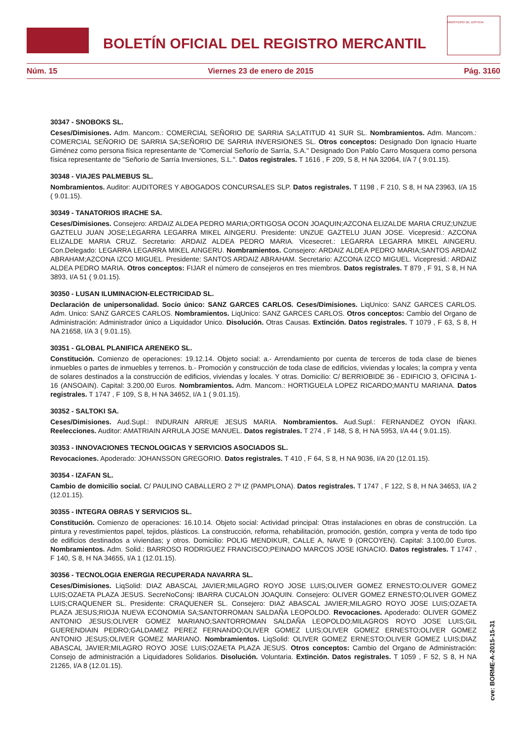BOLETÍN OFICIAL DEL REGISTRO MERCANTIL
MINISTERIO DE JUSTICIA
Núm. 15 Viernes 23 de enero de 2015 Pág. 3160
30347 - SNOBOKS SL.
Ceses/Dimisiones. Adm. Mancom.: COMERCIAL SEÑORIO DE SARRIA SA;LATITUD 41 SUR SL. Nombramientos. Adm. Mancom.: COMERCIAL SEÑORIO DE SARRIA SA;SEÑORIO DE SARRIA INVERSIONES SL. Otros conceptos: Designado Don Ignacio Huarte Giménez como persona física representante de "Comercial Señorío de Sarría, S.A." Designado Don Pablo Carro Mosquera como persona física representante de "Señorío de Sarría Inversiones, S.L.". Datos registrales. T 1616 , F 209, S 8, H NA 32064, I/A 7 ( 9.01.15).
30348 - VIAJES PALMEBUS SL.
Nombramientos. Auditor: AUDITORES Y ABOGADOS CONCURSALES SLP. Datos registrales. T 1198 , F 210, S 8, H NA 23963, I/A 15 ( 9.01.15).
30349 - TANATORIOS IRACHE SA.
Ceses/Dimisiones. Consejero: ARDAIZ ALDEA PEDRO MARIA;ORTIGOSA OCON JOAQUIN;AZCONA ELIZALDE MARIA CRUZ;UNZUE GAZTELU JUAN JOSE;LEGARRA LEGARRA MIKEL AINGERU. Presidente: UNZUE GAZTELU JUAN JOSE. Vicepresid.: AZCONA ELIZALDE MARIA CRUZ. Secretario: ARDAIZ ALDEA PEDRO MARIA. Vicesecret.: LEGARRA LEGARRA MIKEL AINGERU. Con.Delegado: LEGARRA LEGARRA MIKEL AINGERU. Nombramientos. Consejero: ARDAIZ ALDEA PEDRO MARIA;SANTOS ARDAIZ ABRAHAM;AZCONA IZCO MIGUEL. Presidente: SANTOS ARDAIZ ABRAHAM. Secretario: AZCONA IZCO MIGUEL. Vicepresid.: ARDAIZ ALDEA PEDRO MARIA. Otros conceptos: FIJAR el número de consejeros en tres miembros. Datos registrales. T 879 , F 91, S 8, H NA 3893, I/A 51 ( 9.01.15).
30350 - LUSAN ILUMINACION-ELECTRICIDAD SL.
Declaración de unipersonalidad. Socio único: SANZ GARCES CARLOS. Ceses/Dimisiones. LiqUnico: SANZ GARCES CARLOS. Adm. Unico: SANZ GARCES CARLOS. Nombramientos. LiqUnico: SANZ GARCES CARLOS. Otros conceptos: Cambio del Organo de Administración: Administrador único a Liquidador Unico. Disolución. Otras Causas. Extinción. Datos registrales. T 1079 , F 63, S 8, H NA 21658, I/A 3 ( 9.01.15).
30351 - GLOBAL PLANIFICA ARENEKO SL.
Constitución. Comienzo de operaciones: 19.12.14. Objeto social: a.- Arrendamiento por cuenta de terceros de toda clase de bienes inmuebles o partes de inmuebles y terrenos. b.- Promoción y construcción de toda clase de edificios, viviendas y locales; la compra y venta de solares destinados a la construcción de edificios, viviendas y locales. Y otras. Domicilio: C/ BERRIOBIDE 36 - EDIFICIO 3, OFICINA 1-16 (ANSOAIN). Capital: 3.200,00 Euros. Nombramientos. Adm. Mancom.: HORTIGUELA LOPEZ RICARDO;MANTU MARIANA. Datos registrales. T 1747 , F 109, S 8, H NA 34652, I/A 1 ( 9.01.15).
30352 - SALTOKI SA.
Ceses/Dimisiones. Aud.Supl.: INDURAIN ARRUE JESUS MARIA. Nombramientos. Aud.Supl.: FERNANDEZ OYON IÑAKI. Reelecciones. Auditor: AMATRIAIN ARRULA JOSE MANUEL. Datos registrales. T 274 , F 148, S 8, H NA 5953, I/A 44 ( 9.01.15).
30353 - INNOVACIONES TECNOLOGICAS Y SERVICIOS ASOCIADOS SL.
Revocaciones. Apoderado: JOHANSSON GREGORIO. Datos registrales. T 410 , F 64, S 8, H NA 9036, I/A 20 (12.01.15).
30354 - IZAFAN SL.
Cambio de domicilio social. C/ PAULINO CABALLERO 2 7º IZ (PAMPLONA). Datos registrales. T 1747 , F 122, S 8, H NA 34653, I/A 2 (12.01.15).
30355 - INTEGRA OBRAS Y SERVICIOS SL.
Constitución. Comienzo de operaciones: 16.10.14. Objeto social: Actividad principal: Otras instalaciones en obras de construcción. La pintura y revestimientos papel, tejidos, plásticos. La construcción, reforma, rehabilitación, promoción, gestión, compra y venta de todo tipo de edificios destinados a viviendas; y otros. Domicilio: POLIG MENDIKUR, CALLE A, NAVE 9 (ORCOYEN). Capital: 3.100,00 Euros. Nombramientos. Adm. Solid.: BARROSO RODRIGUEZ FRANCISCO;PEINADO MARCOS JOSE IGNACIO. Datos registrales. T 1747 , F 140, S 8, H NA 34655, I/A 1 (12.01.15).
30356 - TECNOLOGIA ENERGIA RECUPERADA NAVARRA SL.
Ceses/Dimisiones. LiqSolid: DIAZ ABASCAL JAVIER;MILAGRO ROYO JOSE LUIS;OLIVER GOMEZ ERNESTO;OLIVER GOMEZ LUIS;OZAETA PLAZA JESUS. SecreNoConsj: IBARRA CUCALON JOAQUIN. Consejero: OLIVER GOMEZ ERNESTO;OLIVER GOMEZ LUIS;CRAQUENER SL. Presidente: CRAQUENER SL. Consejero: DIAZ ABASCAL JAVIER;MILAGRO ROYO JOSE LUIS;OZAETA PLAZA JESUS;RIOJA NUEVA ECONOMIA SA;SANTORROMAN SALDAÑA LEOPOLDO. Revocaciones. Apoderado: OLIVER GOMEZ ANTONIO JESUS;OLIVER GOMEZ MARIANO;SANTORROMAN SALDAÑA LEOPOLDO;MILAGROS ROYO JOSE LUIS;GIL GUERENDIAIN PEDRO;GALDAMEZ PEREZ FERNANDO;OLIVER GOMEZ LUIS;OLIVER GOMEZ ERNESTO;OLIVER GOMEZ ANTONIO JESUS;OLIVER GOMEZ MARIANO. Nombramientos. LiqSolid: OLIVER GOMEZ ERNESTO;OLIVER GOMEZ LUIS;DIAZ ABASCAL JAVIER;MILAGRO ROYO JOSE LUIS;OZAETA PLAZA JESUS. Otros conceptos: Cambio del Organo de Administración: Consejo de administración a Liquidadores Solidarios. Disolución. Voluntaria. Extinción. Datos registrales. T 1059 , F 52, S 8, H NA 21265, I/A 8 (12.01.15).
cve: BORME-A-2015-15-31